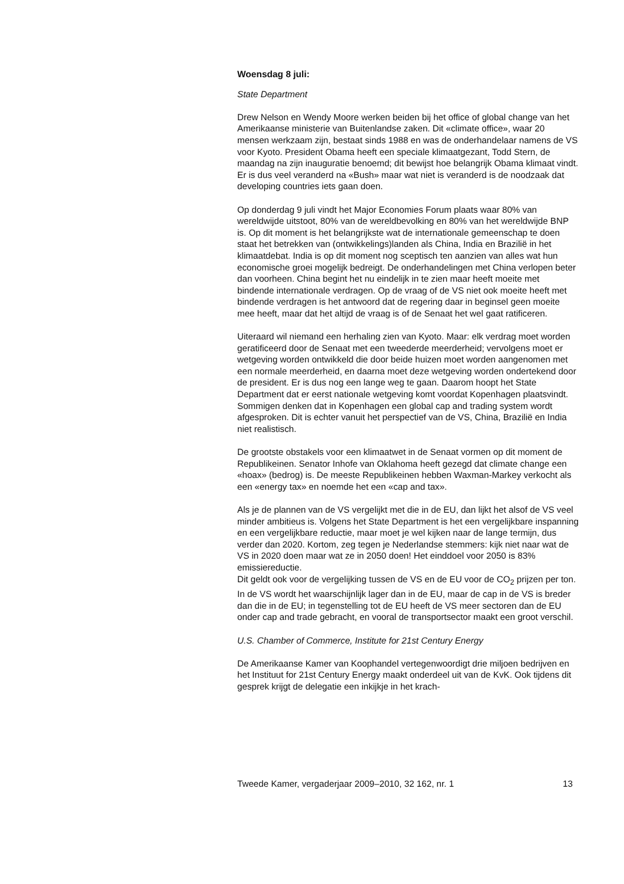Woensdag 8 juli:
State Department
Drew Nelson en Wendy Moore werken beiden bij het office of global change van het Amerikaanse ministerie van Buitenlandse zaken. Dit «climate office», waar 20 mensen werkzaam zijn, bestaat sinds 1988 en was de onderhandelaar namens de VS voor Kyoto. President Obama heeft een speciale klimaatgezant, Todd Stern, de maandag na zijn inauguratie benoemd; dit bewijst hoe belangrijk Obama klimaat vindt. Er is dus veel veranderd na «Bush» maar wat niet is veranderd is de noodzaak dat developing countries iets gaan doen.
Op donderdag 9 juli vindt het Major Economies Forum plaats waar 80% van wereldwijde uitstoot, 80% van de wereldbevolking en 80% van het wereldwijde BNP is. Op dit moment is het belangrijkste wat de internationale gemeenschap te doen staat het betrekken van (ontwikkelings)landen als China, India en Brazilië in het klimaatdebat. India is op dit moment nog sceptisch ten aanzien van alles wat hun economische groei mogelijk bedreigt. De onderhandelingen met China verlopen beter dan voorheen. China begint het nu eindelijk in te zien maar heeft moeite met bindende internationale verdragen. Op de vraag of de VS niet ook moeite heeft met bindende verdragen is het antwoord dat de regering daar in beginsel geen moeite mee heeft, maar dat het altijd de vraag is of de Senaat het wel gaat ratificeren.
Uiteraard wil niemand een herhaling zien van Kyoto. Maar: elk verdrag moet worden geratificeerd door de Senaat met een tweederde meerderheid; vervolgens moet er wetgeving worden ontwikkeld die door beide huizen moet worden aangenomen met een normale meerderheid, en daarna moet deze wetgeving worden ondertekend door de president. Er is dus nog een lange weg te gaan. Daarom hoopt het State Department dat er eerst nationale wetgeving komt voordat Kopenhagen plaatsvindt. Sommigen denken dat in Kopenhagen een global cap and trading system wordt afgesproken. Dit is echter vanuit het perspectief van de VS, China, Brazilië en India niet realistisch.
De grootste obstakels voor een klimaatwet in de Senaat vormen op dit moment de Republikeinen. Senator Inhofe van Oklahoma heeft gezegd dat climate change een «hoax» (bedrog) is. De meeste Republikeinen hebben Waxman-Markey verkocht als een «energy tax» en noemde het een «cap and tax».
Als je de plannen van de VS vergelijkt met die in de EU, dan lijkt het alsof de VS veel minder ambitieus is. Volgens het State Department is het een vergelijkbare inspanning en een vergelijkbare reductie, maar moet je wel kijken naar de lange termijn, dus verder dan 2020. Kortom, zeg tegen je Nederlandse stemmers: kijk niet naar wat de VS in 2020 doen maar wat ze in 2050 doen! Het einddoel voor 2050 is 83% emissiereductie.
Dit geldt ook voor de vergelijking tussen de VS en de EU voor de CO<sub>2</sub> prijzen per ton. In de VS wordt het waarschijnlijk lager dan in de EU, maar de cap in de VS is breder dan die in de EU; in tegenstelling tot de EU heeft de VS meer sectoren dan de EU onder cap and trade gebracht, en vooral de transportsector maakt een groot verschil.
U.S. Chamber of Commerce, Institute for 21st Century Energy
De Amerikaanse Kamer van Koophandel vertegenwoordigt drie miljoen bedrijven en het Instituut for 21st Century Energy maakt onderdeel uit van de KvK. Ook tijdens dit gesprek krijgt de delegatie een inkijkje in het krach-
Tweede Kamer, vergaderjaar 2009–2010, 32 162, nr. 1 13